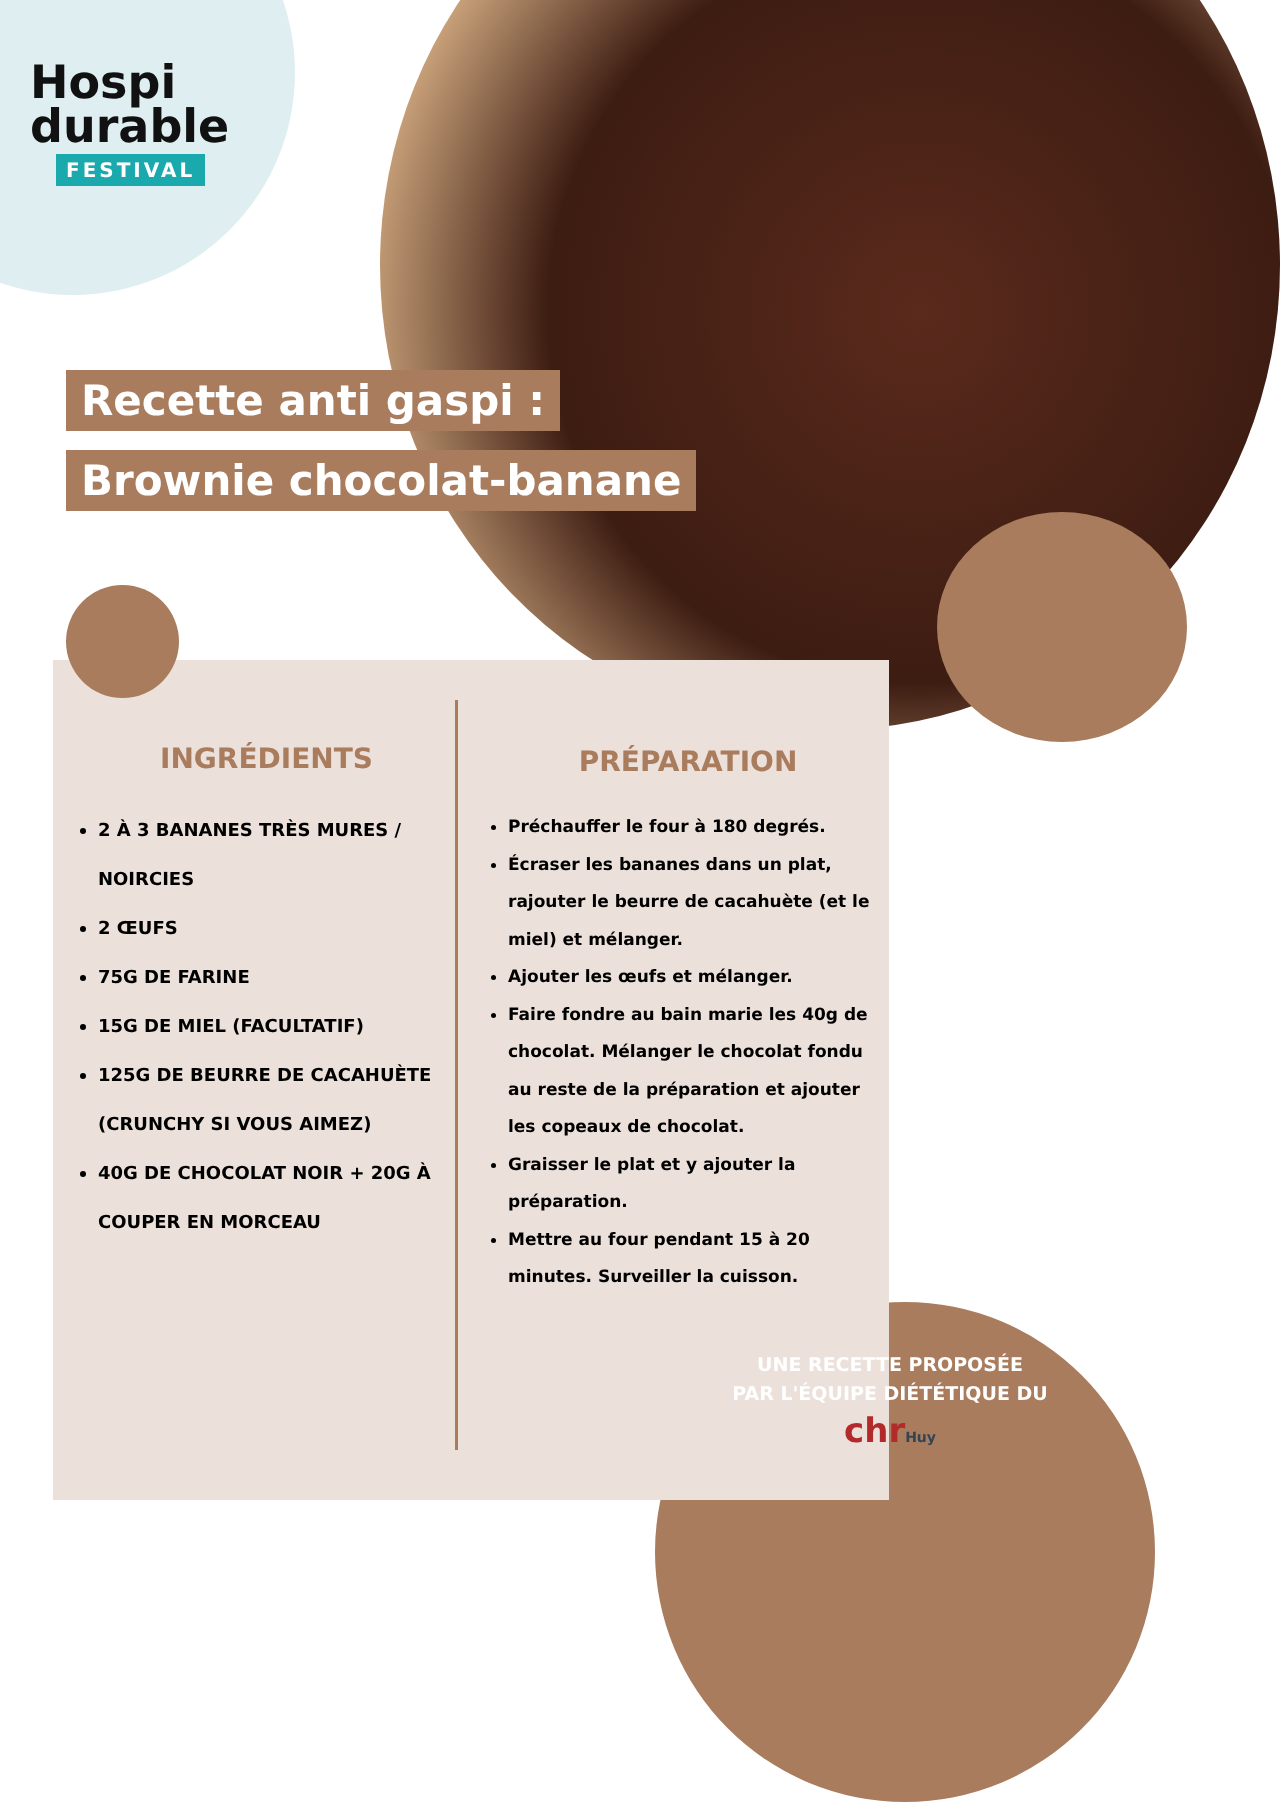Hospi
durable
FESTIVAL
Recette anti gaspi :
Brownie chocolat-banane
INGRÉDIENTS
2 À 3 BANANES TRÈS MURES / NOIRCIES
2 ŒUFS
75G DE FARINE
15G DE MIEL (FACULTATIF)
125G DE BEURRE DE CACAHUÈTE (CRUNCHY SI VOUS AIMEZ)
40G DE CHOCOLAT NOIR + 20G À COUPER EN MORCEAU
PRÉPARATION
Préchauffer le four à 180 degrés.
Écraser les bananes dans un plat, rajouter le beurre de cacahuète (et le miel) et mélanger.
Ajouter les œufs et mélanger.
Faire fondre au bain marie les 40g de chocolat. Mélanger le chocolat fondu au reste de la préparation et ajouter les copeaux de chocolat.
Graisser le plat et y ajouter la préparation.
Mettre au four pendant 15 à 20 minutes. Surveiller la cuisson.
UNE RECETTE PROPOSÉE
PAR L'ÉQUIPE DIÉTÉTIQUE DU
chrHuy